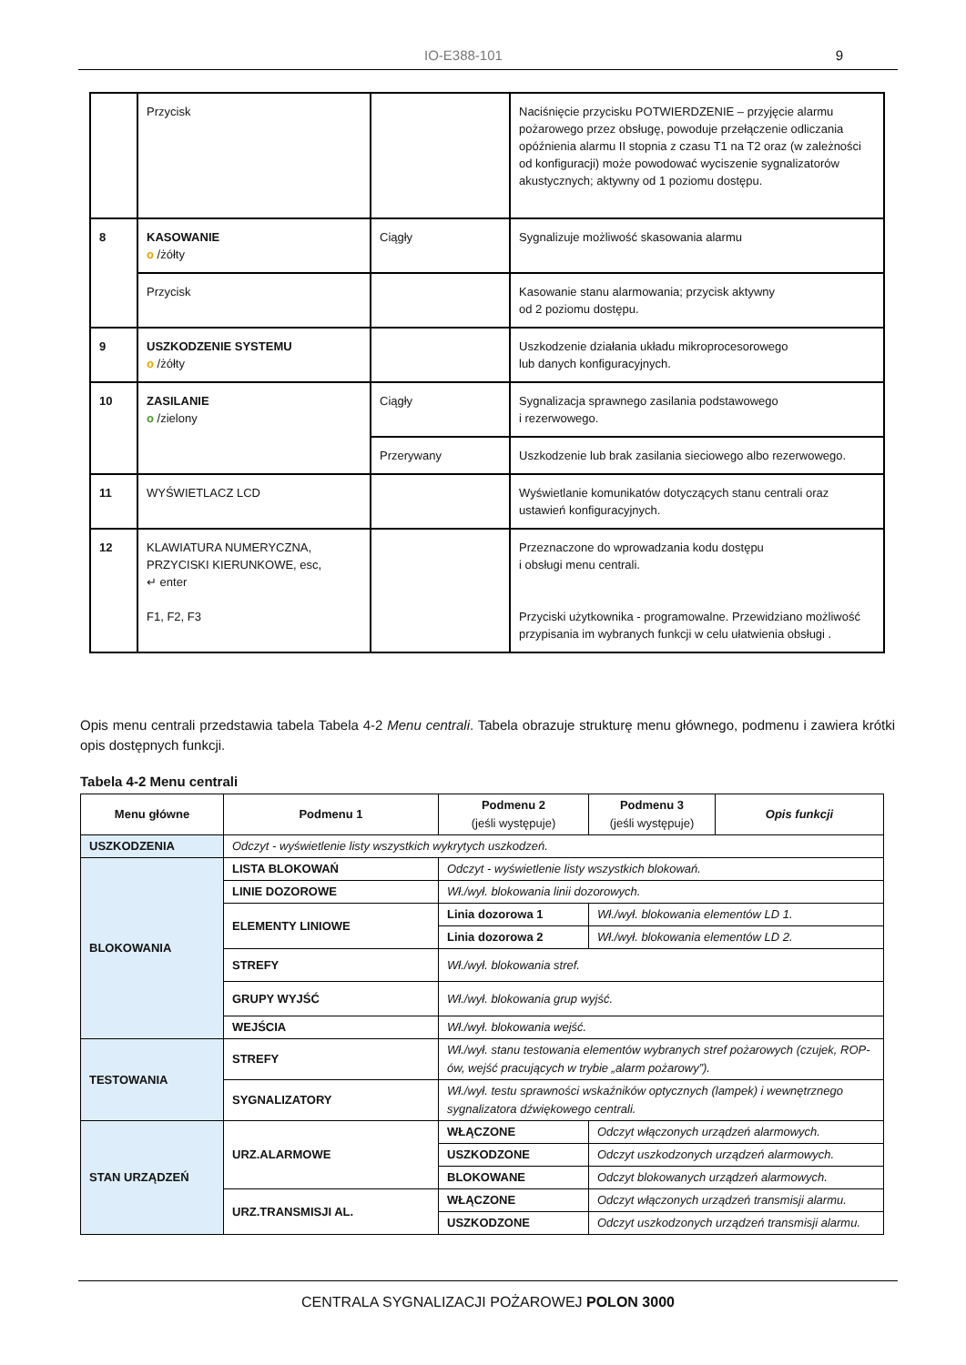IO-E388-101 9
| | Przycisk | | Naciśnięcie przycisku POTWIERDZENIE – przyjęcie alarmu pożarowego przez obsługę, powoduje przełączenie odliczania opóźnienia alarmu II stopnia z czasu T1 na T2 oraz (w zależności od konfiguracji) może powodować wyciszenie sygnalizatorów akustycznych; aktywny od 1 poziomu dostępu. |
| 8 | KASOWANIE o /żółty | Ciągły | Sygnalizuje możliwość skasowania alarmu |
| | Przycisk | | Kasowanie stanu alarmowania; przycisk aktywny od 2 poziomu dostępu. |
| 9 | USZKODZENIE SYSTEMU o /żółty | | Uszkodzenie działania układu mikroprocesorowego lub danych konfiguracyjnych. |
| 10 | ZASILANIE o /zielony | Ciągły | Sygnalizacja sprawnego zasilania podstawowego i rezerwowego. |
| | | Przerywany | Uszkodzenie lub brak zasilania sieciowego albo rezerwowego. |
| 11 | WYŚWIETLACZ LCD | | Wyświetlanie komunikatów dotyczących stanu centrali oraz ustawień konfiguracyjnych. |
| 12 | KLAWIATURA NUMERYCZNA, PRZYCISKI KIERUNKOWE, esc, ↵ enter F1, F2, F3 | | Przeznaczone do wprowadzania kodu dostępu i obsługi menu centrali. Przyciski użytkownika - programowalne. Przewidziano możliwość przypisania im wybranych funkcji w celu ułatwienia obsługi . |
Opis menu centrali przedstawia tabela Tabela 4-2 Menu centrali. Tabela obrazuje strukturę menu głównego, podmenu i zawiera krótki opis dostępnych funkcji.
Tabela 4-2 Menu centrali
| Menu główne | Podmenu 1 | Podmenu 2 (jeśli występuje) | Podmenu 3 (jeśli występuje) | Opis funkcji |
| --- | --- | --- | --- | --- |
| USZKODZENIA | Odczyt - wyświetlenie listy wszystkich wykrytych uszkodzeń. | | | |
| BLOKOWANIA | LISTA BLOKOWAŃ | Odczyt - wyświetlenie listy wszystkich blokowań. | | |
| | LINIE DOZOROWE | Wł./wył. blokowania linii dozorowych. | | |
| | ELEMENTY LINIOWE | Linia dozorowa 1 | Wł./wył. blokowania elementów LD 1. | |
| | | Linia dozorowa 2 | Wł./wył. blokowania elementów LD 2. | |
| | STREFY | Wł./wył. blokowania stref. | | |
| | GRUPY WYJŚĆ | Wł./wył. blokowania grup wyjść. | | |
| | WEJŚCIA | Wł./wył. blokowania wejść. | | |
| TESTOWANIA | STREFY | Wł./wył. stanu testowania elementów wybranych stref pożarowych (czujek, ROP-ów, wejść pracujących w trybie „alarm pożarowy”). | | |
| | SYGNALIZATORY | Wł./wył. testu sprawności wskaźników optycznych (lampek) i wewnętrznego sygnalizatora dźwiękowego centrali. | | |
| STAN URZĄDZEŃ | URZ.ALARMOWE | WŁĄCZONE | Odczyt włączonych urządzeń alarmowych. | |
| | | USZKODZONE | Odczyt uszkodzonych urządzeń alarmowych. | |
| | | BLOKOWANE | Odczyt blokowanych urządzeń alarmowych. | |
| | URZ.TRANSMISJI AL. | WŁĄCZONE | Odczyt włączonych urządzeń transmisji alarmu. | |
| | | USZKODZONE | Odczyt uszkodzonych urządzeń transmisji alarmu. | |
CENTRALA SYGNALIZACJI POŻAROWEJ POLON 3000